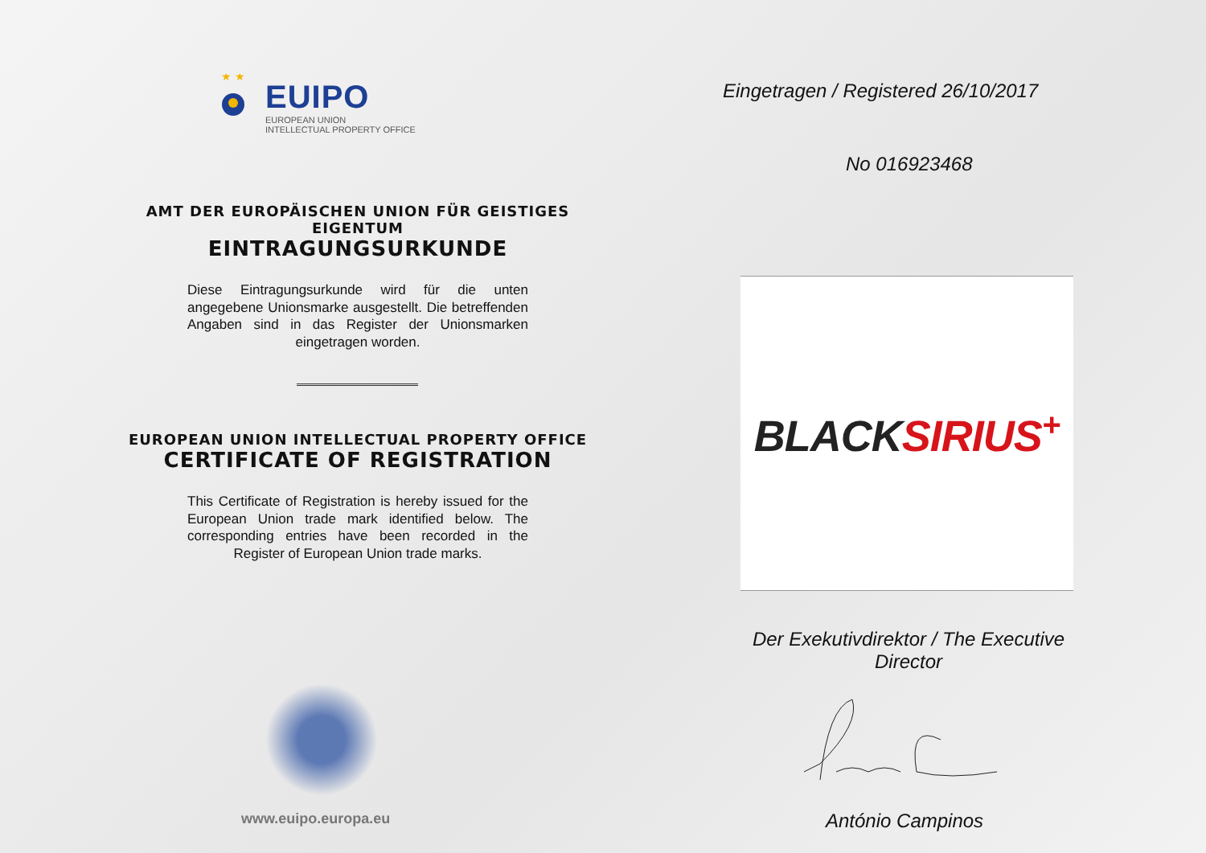★ ★
EUIPO
EUROPEAN UNION
INTELLECTUAL PROPERTY OFFICE
AMT DER EUROPÄISCHEN UNION FÜR GEISTIGES EIGENTUM
EINTRAGUNGSURKUNDE
Diese Eintragungsurkunde wird für die unten angegebene Unionsmarke ausgestellt. Die betreffenden Angaben sind in das Register der Unionsmarken eingetragen worden.
EUROPEAN UNION INTELLECTUAL PROPERTY OFFICE
CERTIFICATE OF REGISTRATION
This Certificate of Registration is hereby issued for the European Union trade mark identified below. The corresponding entries have been recorded in the Register of European Union trade marks.
www.euipo.europa.eu
Eingetragen / Registered 26/10/2017
No 016923468
BLACK SIRIUS<sup>+</sup>
Der Exekutivdirektor / The Executive Director
António Campinos